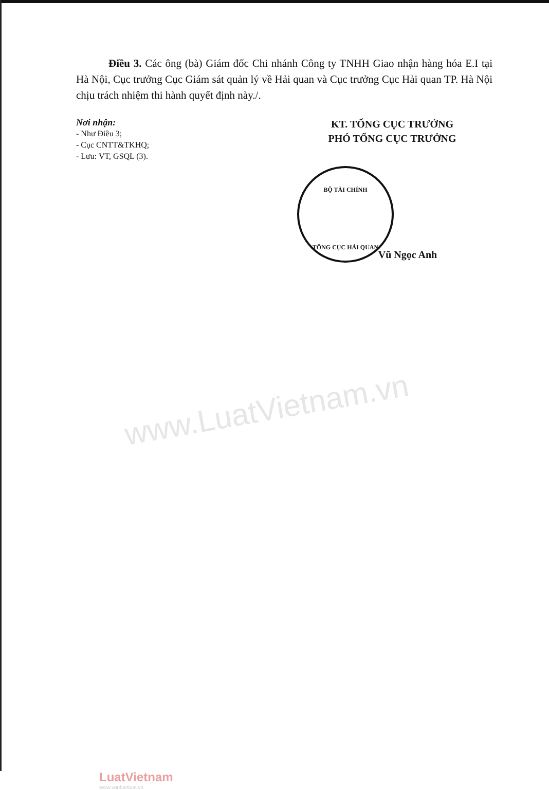Điều 3. Các ông (bà) Giám đốc Chi nhánh Công ty TNHH Giao nhận hàng hóa E.I tại Hà Nội, Cục trưởng Cục Giám sát quản lý về Hải quan và Cục trưởng Cục Hải quan TP. Hà Nội chịu trách nhiệm thi hành quyết định này./.
Nơi nhận:
- Như Điều 3;
- Cục CNTT&TKHQ;
- Lưu: VT, GSQL (3).
KT. TỔNG CỤC TRƯỞNG
PHÓ TỔNG CỤC TRƯỞNG
BỘ TÀI CHÍNH
TỔNG CỤC HẢI QUAN
Vũ Ngọc Anh
www.LuatVietnam.vn
LuatVietnam
www.vanbanluat.vn